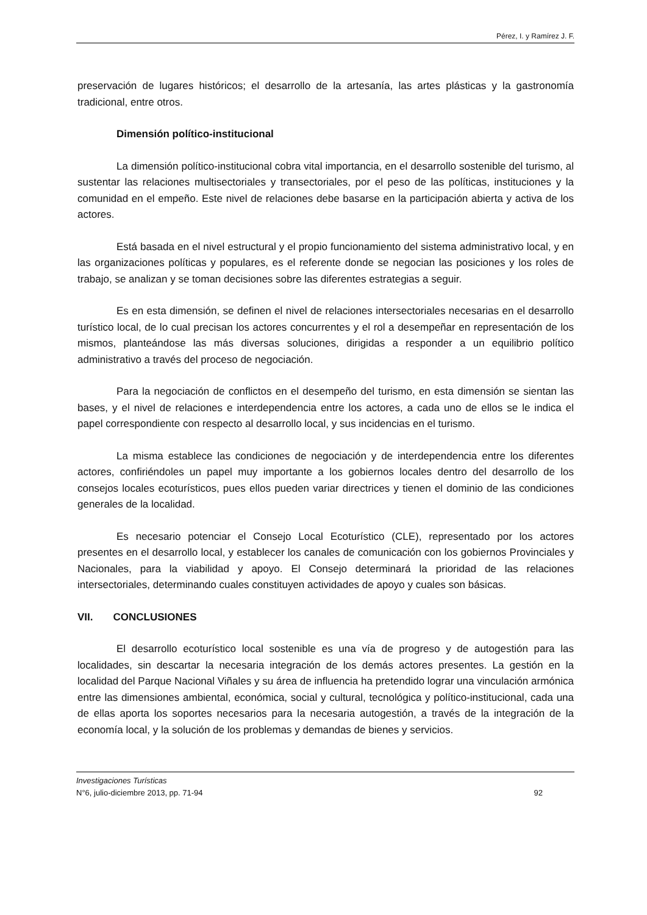Pérez, I. y Ramírez J. F.
preservación de lugares históricos; el desarrollo de la artesanía, las artes plásticas y la gastronomía tradicional, entre otros.
Dimensión político-institucional
La dimensión político-institucional cobra vital importancia, en el desarrollo sostenible del turismo, al sustentar las relaciones multisectoriales y transectoriales, por el peso de las políticas, instituciones y la comunidad en el empeño. Este nivel de relaciones debe basarse en la participación abierta y activa de los actores.
Está basada en el nivel estructural y el propio funcionamiento del sistema administrativo local, y en las organizaciones políticas y populares, es el referente donde se negocian las posiciones y los roles de trabajo, se analizan y se toman decisiones sobre las diferentes estrategias a seguir.
Es en esta dimensión, se definen el nivel de relaciones intersectoriales necesarias en el desarrollo turístico local, de lo cual precisan los actores concurrentes y el rol a desempeñar en representación de los mismos, planteándose las más diversas soluciones, dirigidas a responder a un equilibrio político administrativo a través del proceso de negociación.
Para la negociación de conflictos en el desempeño del turismo, en esta dimensión se sientan las bases, y el nivel de relaciones e interdependencia entre los actores, a cada uno de ellos se le indica el papel correspondiente con respecto al desarrollo local, y sus incidencias en el turismo.
La misma establece las condiciones de negociación y de interdependencia entre los diferentes actores, confiriéndoles un papel muy importante a los gobiernos locales dentro del desarrollo de los consejos locales ecoturísticos, pues ellos pueden variar directrices y tienen el dominio de las condiciones generales de la localidad.
Es necesario potenciar el Consejo Local Ecoturístico (CLE), representado por los actores presentes en el desarrollo local, y establecer los canales de comunicación con los gobiernos Provinciales y Nacionales, para la viabilidad y apoyo. El Consejo determinará la prioridad de las relaciones intersectoriales, determinando cuales constituyen actividades de apoyo y cuales son básicas.
VII. CONCLUSIONES
El desarrollo ecoturístico local sostenible es una vía de progreso y de autogestión para las localidades, sin descartar la necesaria integración de los demás actores presentes. La gestión en la localidad del Parque Nacional Viñales y su área de influencia ha pretendido lograr una vinculación armónica entre las dimensiones ambiental, económica, social y cultural, tecnológica y político-institucional, cada una de ellas aporta los soportes necesarios para la necesaria autogestión, a través de la integración de la economía local, y la solución de los problemas y demandas de bienes y servicios.
Investigaciones Turísticas
N°6, julio-diciembre 2013, pp. 71-94
92